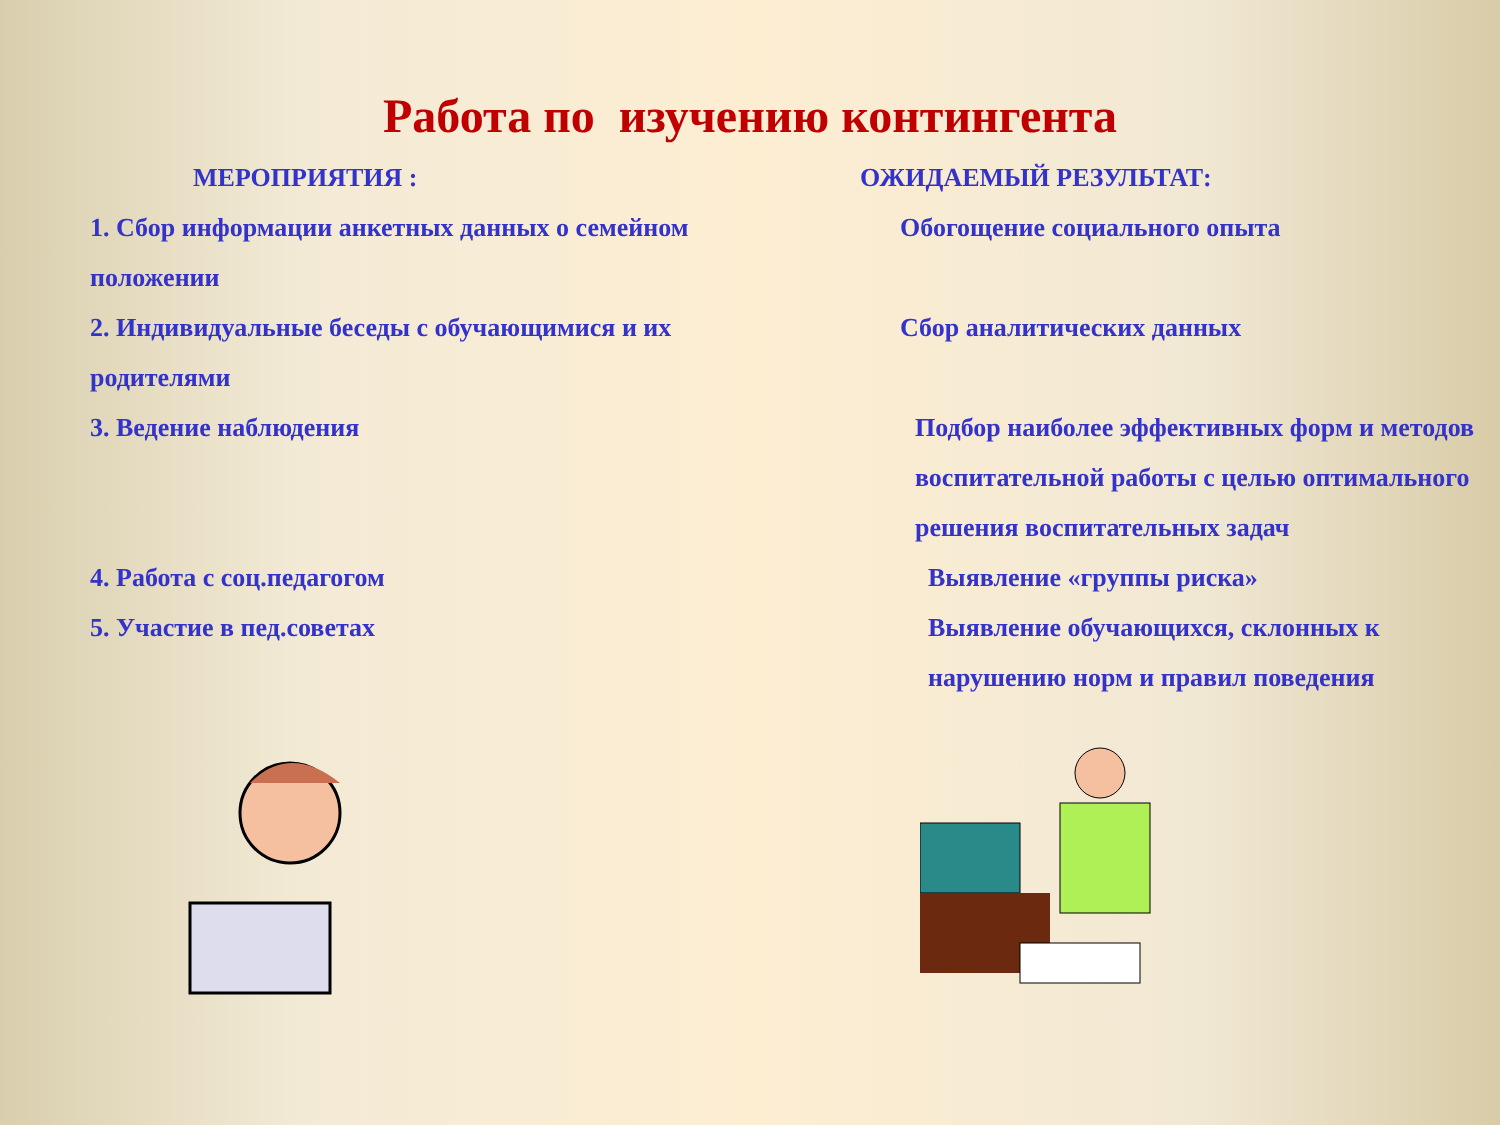Работа по изучению контингента
МЕРОПРИЯТИЯ : ОЖИДАЕМЫЙ РЕЗУЛЬТАТ:
1. Сбор информации анкетных данных о семейном положении
Обогощение социального опыта
2. Индивидуальные беседы с обучающимися и их родителями
Сбор аналитических данных
3. Ведение наблюдения Подбор наиболее эффективных форм и методов воспитательной работы с целью оптимального решения воспитательных задач
4. Работа с соц.педагогом Выявление «группы риска»
5. Участие в пед.советах Выявление обучающихся, склонных к нарушению норм и правил поведения